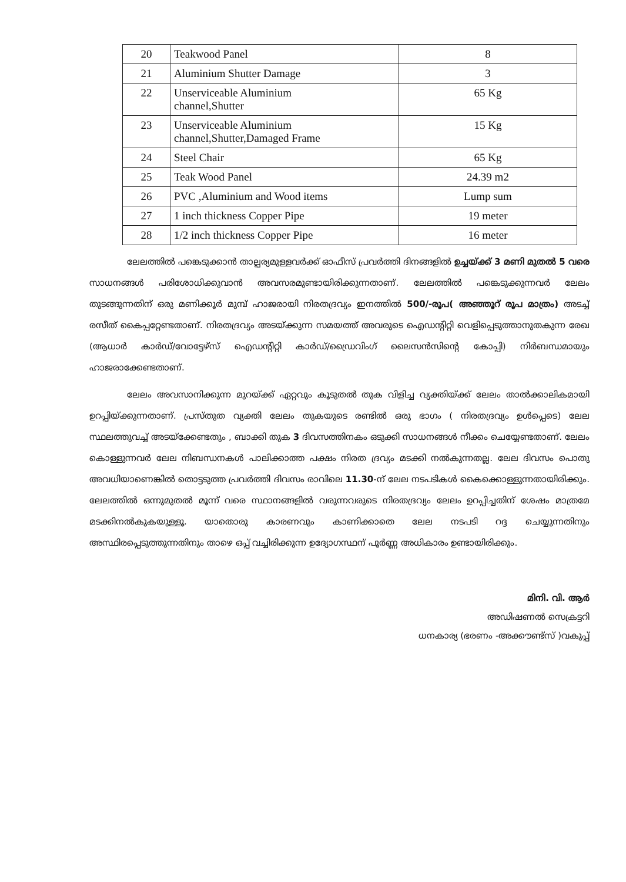| 20 | Teakwood Panel | 8 |
| 21 | Aluminium Shutter Damage | 3 |
| 22 | Unserviceable Aluminium channel,Shutter | 65 Kg |
| 23 | Unserviceable Aluminium channel,Shutter,Damaged Frame | 15 Kg |
| 24 | Steel Chair | 65 Kg |
| 25 | Teak Wood Panel | 24.39 m2 |
| 26 | PVC ,Aluminium and Wood items | Lump sum |
| 27 | 1 inch thickness Copper Pipe | 19 meter |
| 28 | 1/2 inch thickness Copper Pipe | 16 meter |
ലേലത്തിൽ പങ്കെടുക്കാൻ താല്പര്യമുള്ളവർക്ക് ഓഫീസ് പ്രവർത്തി ദിനങ്ങളിൽ ഉച്ചയ്ക്ക് 3 മണി മുതൽ 5 വരെ സാധനങ്ങൾ പരിശോധിക്കുവാൻ അവസരമുണ്ടായിരിക്കുന്നതാണ്. ലേലത്തിൽ പങ്കെടുക്കുന്നവർ ലേലം തുടങ്ങുന്നതിന് ഒരു മണിക്കൂർ മുമ്പ് ഹാജരായി നിരതദ്രവ്യം ഇനത്തിൽ 500/-രൂപ( അഞ്ഞൂറ് രൂപ മാത്രം) അടച്ച് രസീത് കൈപ്പറ്റേണ്ടതാണ്. നിരതദ്രവ്യം അടയ്ക്കുന്ന സമയത്ത് അവരുടെ ഐഡന്റിറ്റി വെളിപ്പെടുത്താനുതകുന്ന രേഖ (ആധാർ കാർഡ്/വോട്ടേഴ്സ് ഐഡന്റിറ്റി കാർഡ്/ഡ്രൈവിംഗ് ലൈസൻസിന്റെ കോപ്പി) നിർബന്ധമായും ഹാജരാക്കേണ്ടതാണ്.
ലേലം അവസാനിക്കുന്ന മുറയ്ക്ക് ഏറ്റവും കൂടുതൽ തുക വിളിച്ച വ്യക്തിയ്ക്ക് ലേലം താൽക്കാലികമായി ഉറപ്പിയ്ക്കുന്നതാണ്. പ്രസ്തുത വ്യക്തി ലേലം തുകയുടെ രണ്ടിൽ ഒരു ഭാഗം ( നിരതദ്രവ്യം ഉൾപ്പെടെ) ലേല സ്ഥലത്തുവച്ച് അടയ്ക്കേണ്ടതും , ബാക്കി തുക 3 ദിവസത്തിനകം ഒടുക്കി സാധനങ്ങൾ നീക്കം ചെയ്യേണ്ടതാണ്. ലേലം കൊള്ളുന്നവർ ലേല നിബന്ധനകൾ പാലിക്കാത്ത പക്ഷം നിരത ദ്രവ്യം മടക്കി നൽകുന്നതല്ല. ലേല ദിവസം പൊതു അവധിയാണെങ്കിൽ തൊട്ടടുത്ത പ്രവർത്തി ദിവസം രാവിലെ 11.30-ന് ലേല നടപടികൾ കൈക്കൊള്ളുന്നതായിരിക്കും. ലേലത്തിൽ ഒന്നുമുതൽ മൂന്ന് വരെ സ്ഥാനങ്ങളിൽ വരുന്നവരുടെ നിരതദ്രവ്യം ലേലം ഉറപ്പിച്ചതിന് ശേഷം മാത്രമേ മടക്കിനൽകുകയുള്ളൂ. യാതൊരു കാരണവും കാണിക്കാതെ ലേല നടപടി റദ്ദ ചെയ്യുന്നതിനും അസ്ഥിരപ്പെടുത്തുന്നതിനും താഴെ ഒപ്പ് വച്ചിരിക്കുന്ന ഉദ്യോഗസ്ഥന് പൂർണ്ണ അധികാരം ഉണ്ടായിരിക്കും.
മിനി. വി. ആർ
അഡിഷണൽ സെക്രട്ടറി
ധനകാര്യ (ഭരണം -അക്കൗണ്ട്സ് )വകുപ്പ്